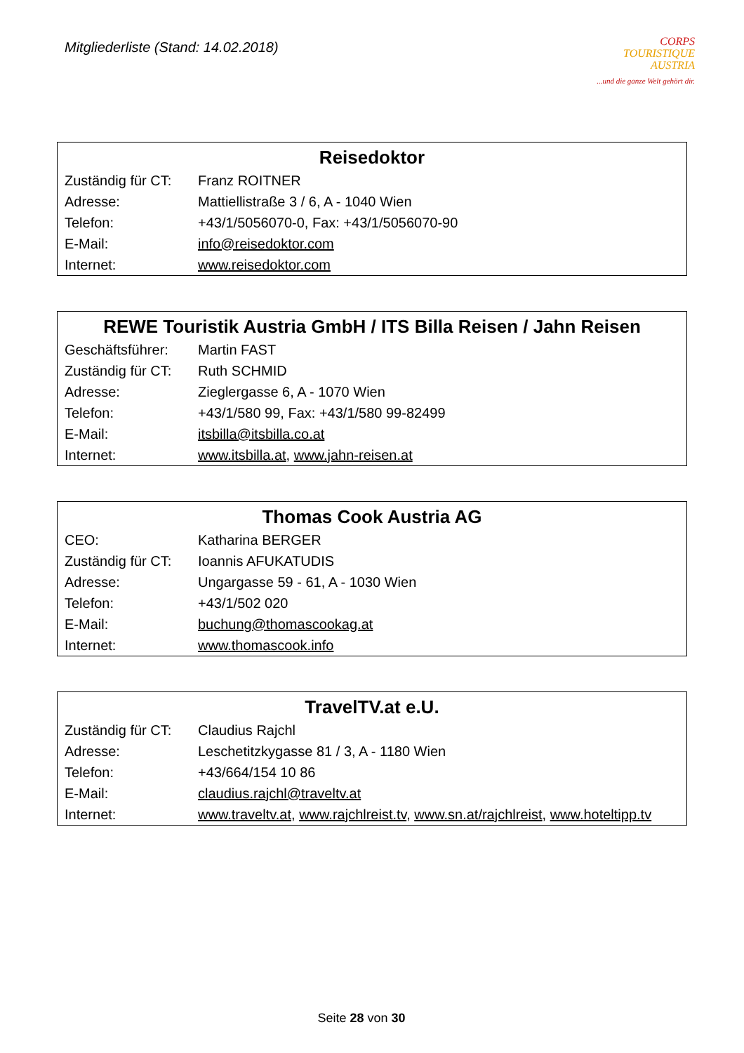Mitgliederliste (Stand: 14.02.2018)
CORPS
TOURISTIQUE
AUSTRIA
...und die ganze Welt gehört dir.
| Reisedoktor | |
| --- | --- |
| Zuständig für CT: | Franz ROITNER |
| Adresse: | Mattiellistraße 3 / 6, A - 1040 Wien |
| Telefon: | +43/1/5056070-0, Fax: +43/1/5056070-90 |
| E-Mail: | info@reisedoktor.com |
| Internet: | www.reisedoktor.com |
| REWE Touristik Austria GmbH / ITS Billa Reisen / Jahn Reisen | |
| --- | --- |
| Geschäftsführer: | Martin FAST |
| Zuständig für CT: | Ruth SCHMID |
| Adresse: | Zieglergasse 6, A - 1070 Wien |
| Telefon: | +43/1/580 99, Fax: +43/1/580 99-82499 |
| E-Mail: | itsbilla@itsbilla.co.at |
| Internet: | www.itsbilla.at , www.jahn-reisen.at |
| Thomas Cook Austria AG | |
| --- | --- |
| CEO: | Katharina BERGER |
| Zuständig für CT: | Ioannis AFUKATUDIS |
| Adresse: | Ungargasse 59 - 61, A - 1030 Wien |
| Telefon: | +43/1/502 020 |
| E-Mail: | buchung@thomascookag.at |
| Internet: | www.thomascook.info |
| TravelTV.at e.U. | |
| --- | --- |
| Zuständig für CT: | Claudius Rajchl |
| Adresse: | Leschetitzkygasse 81 / 3, A - 1180 Wien |
| Telefon: | +43/664/154 10 86 |
| E-Mail: | claudius.rajchl@traveltv.at |
| Internet: | www.traveltv.at , www.rajchlreist.tv , www.sn.at/rajchlreist , www.hoteltipp.tv |
Seite 28 von 30